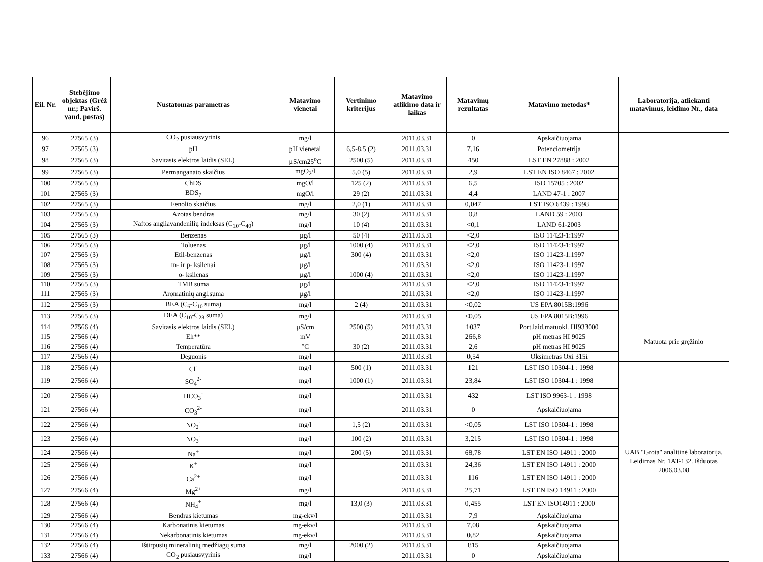| Eil. Nr. | Stebėjimo objektas (Grėž nr.; Pavirš. vand. postas) | Nustatomas parametras | Matavimo vienetai | Vertinimo kriterijus | Matavimo atlikimo data ir laikas | Matavimų rezultatas | Matavimo metodas* | Laboratorija, atliekanti matavimus, leidimo Nr., data |
| --- | --- | --- | --- | --- | --- | --- | --- | --- |
| 96 | 27565 (3) | CO<sub>2</sub> pusiausvyrinis | mg/l | | 2011.03.31 | 0 | Apskaičiuojama | |
| 97 | 27565 (3) | pH | pH vienetai | 6,5-8,5 (2) | 2011.03.31 | 7,16 | Potenciometrija | |
| 98 | 27565 (3) | Savitasis elektros laidis (SEL) | µS/cm25<sup>o</sup>C | 2500 (5) | 2011.03.31 | 450 | LST EN 27888 : 2002 | |
| 99 | 27565 (3) | Permanganato skaičius | mgO<sub>2</sub>/l | 5,0 (5) | 2011.03.31 | 2,9 | LST EN ISO 8467 : 2002 | |
| 100 | 27565 (3) | ChDS | mgO/l | 125 (2) | 2011.03.31 | 6,5 | ISO 15705 : 2002 | |
| 101 | 27565 (3) | BDS<sub>7</sub> | mgO/l | 29 (2) | 2011.03.31 | 4,4 | LAND 47-1 : 2007 | |
| 102 | 27565 (3) | Fenolio skaičius | mg/l | 2,0 (1) | 2011.03.31 | 0,047 | LST ISO 6439 : 1998 | |
| 103 | 27565 (3) | Azotas bendras | mg/l | 30 (2) | 2011.03.31 | 0,8 | LAND 59 : 2003 | |
| 104 | 27565 (3) | Naftos angliavandenilių indeksas (C<sub>10</sub>-C<sub>40</sub>) | mg/l | 10 (4) | 2011.03.31 | <0,1 | LAND 61-2003 | |
| 105 | 27565 (3) | Benzenas | µg/l | 50 (4) | 2011.03.31 | <2,0 | ISO 11423-1:1997 | |
| 106 | 27565 (3) | Toluenas | µg/l | 1000 (4) | 2011.03.31 | <2,0 | ISO 11423-1:1997 | |
| 107 | 27565 (3) | Etil-benzenas | µg/l | 300 (4) | 2011.03.31 | <2,0 | ISO 11423-1:1997 | |
| 108 | 27565 (3) | m- ir p- ksilenai | µg/l | | 2011.03.31 | <2,0 | ISO 11423-1:1997 | |
| 109 | 27565 (3) | o- ksilenas | µg/l | 1000 (4) | 2011.03.31 | <2,0 | ISO 11423-1:1997 | |
| 110 | 27565 (3) | TMB suma | µg/l | | 2011.03.31 | <2,0 | ISO 11423-1:1997 | |
| 111 | 27565 (3) | Aromatinių angl.suma | µg/l | | 2011.03.31 | <2,0 | ISO 11423-1:1997 | |
| 112 | 27565 (3) | BEA (C<sub>6</sub>-C<sub>10</sub> suma) | mg/l | 2 (4) | 2011.03.31 | <0,02 | US EPA 8015B:1996 | |
| 113 | 27565 (3) | DEA (C<sub>10</sub>-C<sub>28</sub> suma) | mg/l | | 2011.03.31 | <0,05 | US EPA 8015B:1996 | |
| 114 | 27566 (4) | Savitasis elektros laidis (SEL) | µS/cm | 2500 (5) | 2011.03.31 | 1037 | Port.laid.matuokl. HI933000 | Matuota prie gręžinio |
| 115 | 27566 (4) | Eh** | mV | | 2011.03.31 | 266,8 | pH metras HI 9025 | |
| 116 | 27566 (4) | Temperatūra | °C | 30 (2) | 2011.03.31 | 2,6 | pH metras HI 9025 | |
| 117 | 27566 (4) | Deguonis | mg/l | | 2011.03.31 | 0,54 | Oksimetras Oxi 315i | |
| 118 | 27566 (4) | Cl<sup>-</sup> | mg/l | 500 (1) | 2011.03.31 | 121 | LST ISO 10304-1 : 1998 | UAB "Grota" analitinė laboratorija. Leidimas Nr. 1AT-132. Išduotas 2006.03.08 |
| 119 | 27566 (4) | SO<sub>4</sub><sup>2-</sup> | mg/l | 1000 (1) | 2011.03.31 | 23,84 | LST ISO 10304-1 : 1998 | |
| 120 | 27566 (4) | HCO<sub>3</sub><sup>-</sup> | mg/l | | 2011.03.31 | 432 | LST ISO 9963-1 : 1998 | |
| 121 | 27566 (4) | CO<sub>3</sub><sup>2-</sup> | mg/l | | 2011.03.31 | 0 | Apskaičiuojama | |
| 122 | 27566 (4) | NO<sub>2</sub><sup>-</sup> | mg/l | 1,5 (2) | 2011.03.31 | <0,05 | LST ISO 10304-1 : 1998 | |
| 123 | 27566 (4) | NO<sub>3</sub><sup>-</sup> | mg/l | 100 (2) | 2011.03.31 | 3,215 | LST ISO 10304-1 : 1998 | |
| 124 | 27566 (4) | Na<sup>+</sup> | mg/l | 200 (5) | 2011.03.31 | 68,78 | LST EN ISO 14911 : 2000 | |
| 125 | 27566 (4) | K<sup>+</sup> | mg/l | | 2011.03.31 | 24,36 | LST EN ISO 14911 : 2000 | |
| 126 | 27566 (4) | Ca<sup>2+</sup> | mg/l | | 2011.03.31 | 116 | LST EN ISO 14911 : 2000 | |
| 127 | 27566 (4) | Mg<sup>2+</sup> | mg/l | | 2011.03.31 | 25,71 | LST EN ISO 14911 : 2000 | |
| 128 | 27566 (4) | NH<sub>4</sub><sup>+</sup> | mg/l | 13,0 (3) | 2011.03.31 | 0,455 | LST EN ISO14911 : 2000 | |
| 129 | 27566 (4) | Bendras kietumas | mg-ekv/l | | 2011.03.31 | 7,9 | Apskaičiuojama | |
| 130 | 27566 (4) | Karbonatinis kietumas | mg-ekv/l | | 2011.03.31 | 7,08 | Apskaičiuojama | |
| 131 | 27566 (4) | Nekarbonatinis kietumas | mg-ekv/l | | 2011.03.31 | 0,82 | Apskaičiuojama | |
| 132 | 27566 (4) | Ištirpusių mineralinių medžiagų suma | mg/l | 2000 (2) | 2011.03.31 | 815 | Apskaičiuojama | |
| 133 | 27566 (4) | CO<sub>2</sub> pusiausvyrinis | mg/l | | 2011.03.31 | 0 | Apskaičiuojama | |